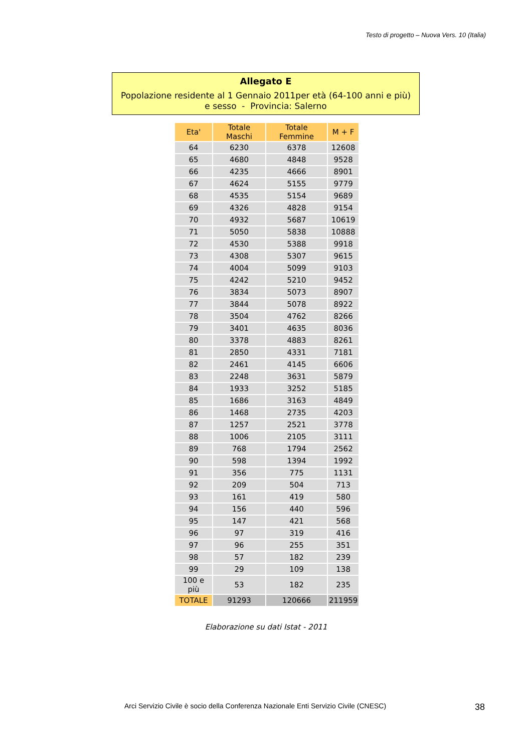Testo di progetto – Nuova Vers. 10 (Italia)
Allegato E
Popolazione residente al 1 Gennaio 2011per età (64-100 anni e più) e sesso - Provincia: Salerno
| Eta' | Totale Maschi | Totale Femmine | M + F |
| --- | --- | --- | --- |
| 64 | 6230 | 6378 | 12608 |
| 65 | 4680 | 4848 | 9528 |
| 66 | 4235 | 4666 | 8901 |
| 67 | 4624 | 5155 | 9779 |
| 68 | 4535 | 5154 | 9689 |
| 69 | 4326 | 4828 | 9154 |
| 70 | 4932 | 5687 | 10619 |
| 71 | 5050 | 5838 | 10888 |
| 72 | 4530 | 5388 | 9918 |
| 73 | 4308 | 5307 | 9615 |
| 74 | 4004 | 5099 | 9103 |
| 75 | 4242 | 5210 | 9452 |
| 76 | 3834 | 5073 | 8907 |
| 77 | 3844 | 5078 | 8922 |
| 78 | 3504 | 4762 | 8266 |
| 79 | 3401 | 4635 | 8036 |
| 80 | 3378 | 4883 | 8261 |
| 81 | 2850 | 4331 | 7181 |
| 82 | 2461 | 4145 | 6606 |
| 83 | 2248 | 3631 | 5879 |
| 84 | 1933 | 3252 | 5185 |
| 85 | 1686 | 3163 | 4849 |
| 86 | 1468 | 2735 | 4203 |
| 87 | 1257 | 2521 | 3778 |
| 88 | 1006 | 2105 | 3111 |
| 89 | 768 | 1794 | 2562 |
| 90 | 598 | 1394 | 1992 |
| 91 | 356 | 775 | 1131 |
| 92 | 209 | 504 | 713 |
| 93 | 161 | 419 | 580 |
| 94 | 156 | 440 | 596 |
| 95 | 147 | 421 | 568 |
| 96 | 97 | 319 | 416 |
| 97 | 96 | 255 | 351 |
| 98 | 57 | 182 | 239 |
| 99 | 29 | 109 | 138 |
| 100 e più | 53 | 182 | 235 |
| TOTALE | 91293 | 120666 | 211959 |
Elaborazione su dati Istat - 2011
Arci Servizio Civile è socio della Conferenza Nazionale Enti Servizio Civile (CNESC)
38